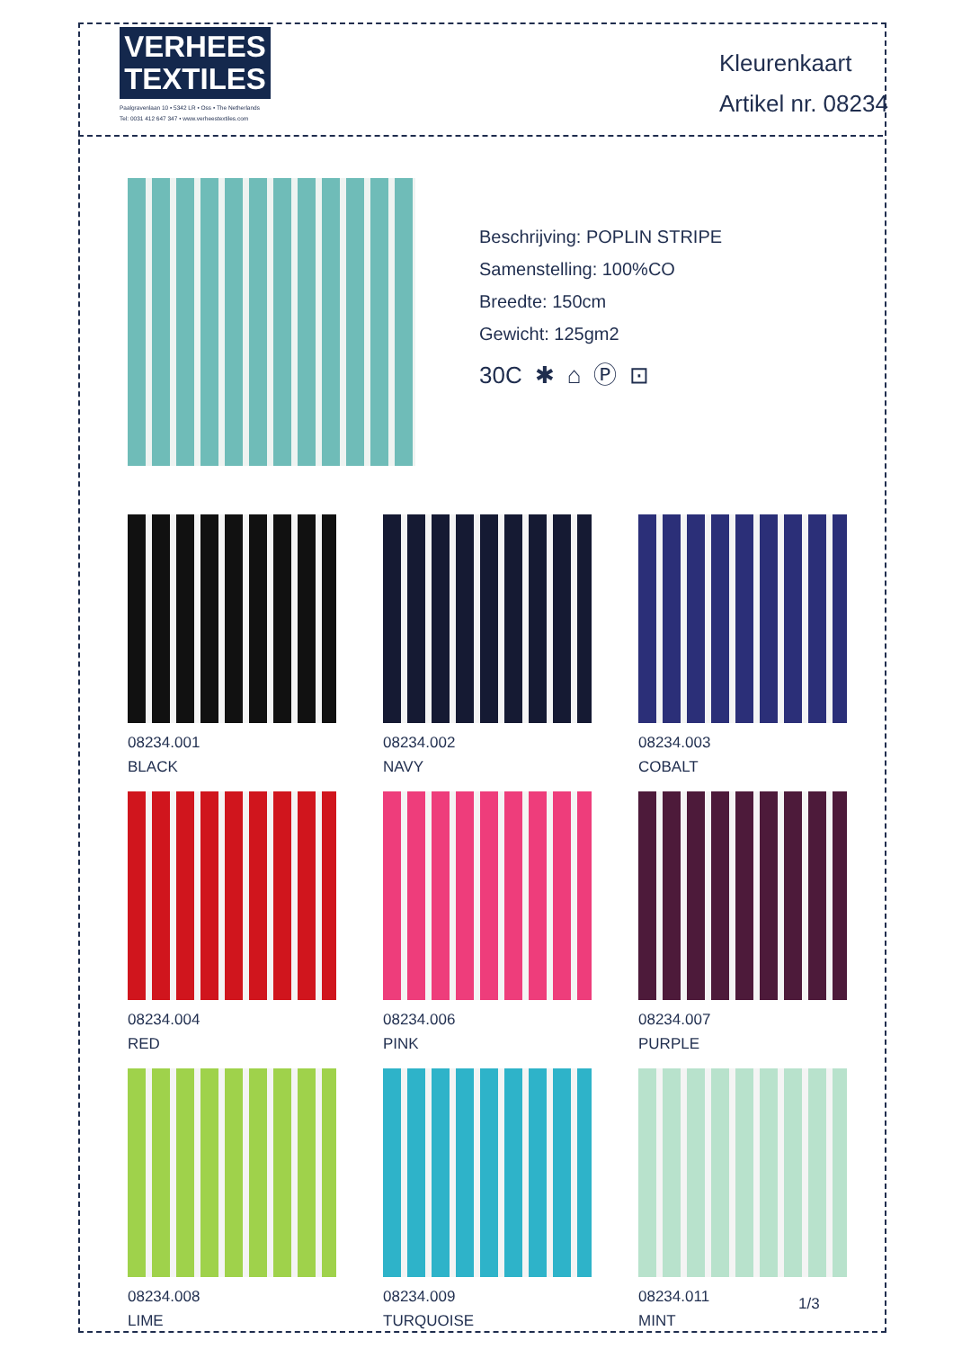VERHEES
TEXTILES
Paalgravenlaan 10 • 5342 LR • Oss • The Netherlands
Tel: 0031 412 647 347 • www.verheestextiles.com
Kleurenkaart
Artikel nr. 08234
Beschrijving: POPLIN STRIPE
Samenstelling: 100%CO
Breedte: 150cm
Gewicht: 125gm2
30C ✱ ⌂ Ⓟ ⊡
08234.001
BLACK
08234.002
NAVY
08234.003
COBALT
08234.004
RED
08234.006
PINK
08234.007
PURPLE
08234.008
LIME
08234.009
TURQUOISE
08234.011
MINT
1/3